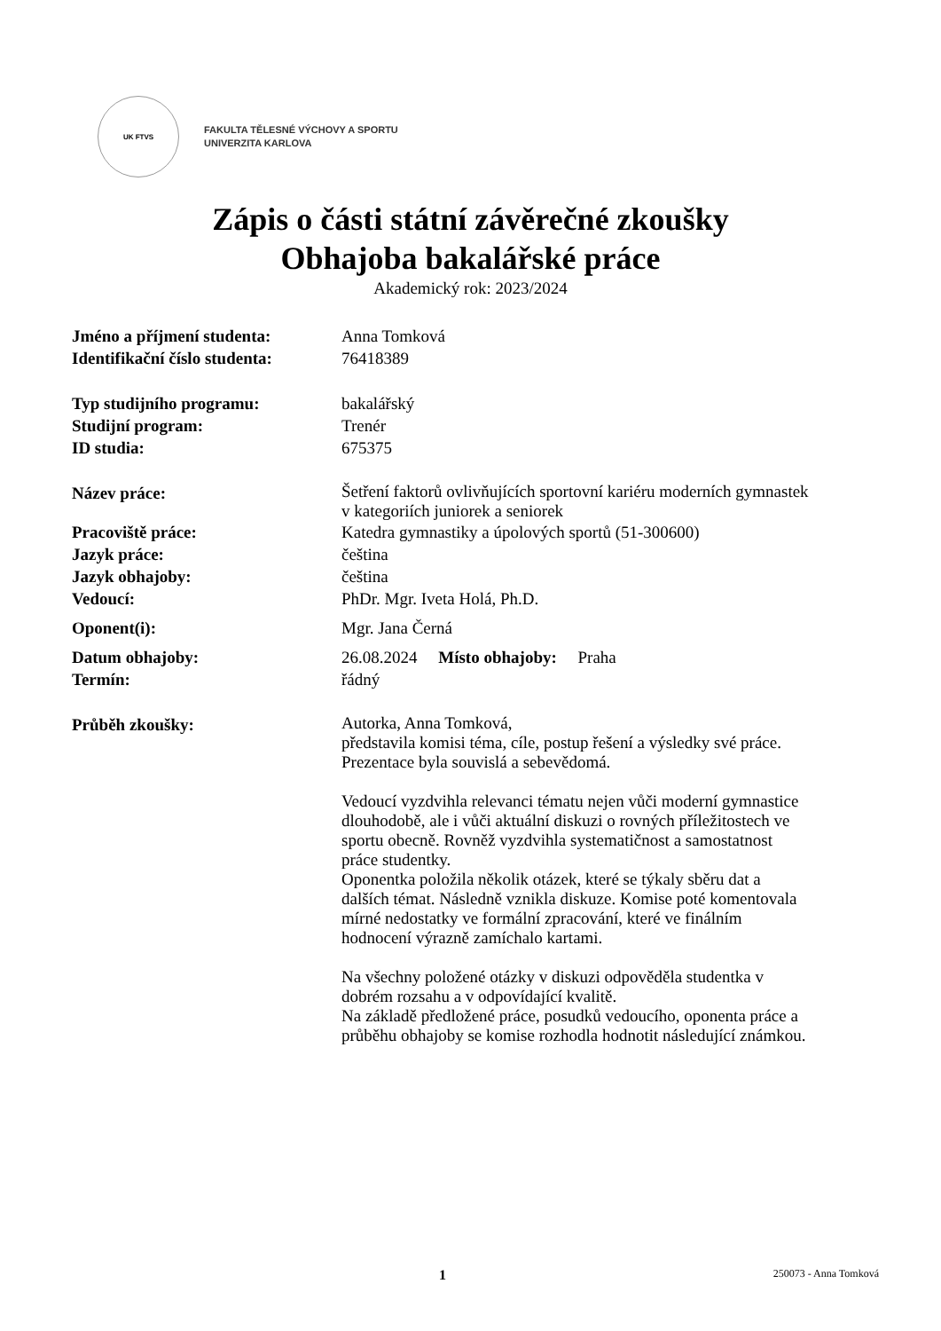UK FTVS
FAKULTA TĚLESNÉ VÝCHOVY A SPORTU
UNIVERZITA KARLOVA
Zápis o části státní závěrečné zkoušky
Obhajoba bakalářské práce
Akademický rok: 2023/2024
Jméno a příjmení studenta: Anna Tomková
Identifikační číslo studenta:
76418389
Typ studijního programu: bakalářský
Studijní program: Trenér
ID studia: 675375
Název práce:
Šetření faktorů ovlivňujících sportovní kariéru moderních gymnastek
v kategoriích juniorek a seniorek
Pracoviště práce: Katedra gymnastiky a úpolových sportů (51-300600)
Jazyk práce: čeština
Jazyk obhajoby: čeština
Vedoucí: PhDr. Mgr. Iveta Holá, Ph.D.
Oponent(i): Mgr. Jana Černá
Datum obhajoby: 26.08.2024 Místo obhajoby: Praha
Termín: řádný
Průběh zkoušky:
Autorka, Anna Tomková,
představila komisi téma, cíle, postup řešení a výsledky své práce.
Prezentace byla souvislá a sebevědomá.
Vedoucí vyzdvihla relevanci tématu nejen vůči moderní gymnastice
dlouhodobě, ale i vůči aktuální diskuzi o rovných příležitostech ve
sportu obecně. Rovněž vyzdvihla systematičnost a samostatnost
práce studentky.
Oponentka položila několik otázek, které se týkaly sběru dat a
dalších témat. Následně vznikla diskuze. Komise poté komentovala
mírné nedostatky ve formální zpracování, které ve finálním
hodnocení výrazně zamíchalo kartami.
Na všechny položené otázky v diskuzi odpověděla studentka v
dobrém rozsahu a v odpovídající kvalitě.
Na základě předložené práce, posudků vedoucího, oponenta práce a
průběhu obhajoby se komise rozhodla hodnotit následující známkou.
1 250073 - Anna Tomková